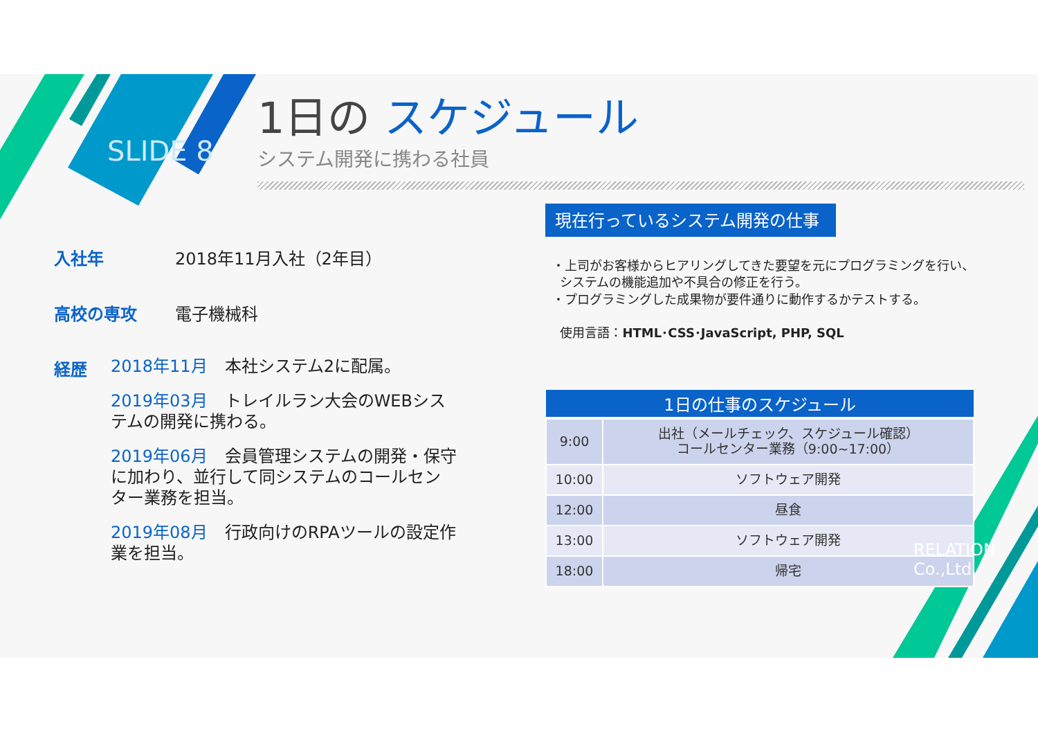SLIDE 8
1日の スケジュール
システム開発に携わる社員
入社年 2018年11月入社（2年目）
高校の専攻 電子機械科
経歴
2018年11月 本社システム2に配属。
2019年03月 トレイルラン大会のWEBシステムの開発に携わる。
2019年06月 会員管理システムの開発・保守に加わり、並行して同システムのコールセンター業務を担当。
2019年08月 行政向けのRPAツールの設定作業を担当。
現在行っているシステム開発の仕事
・上司がお客様からヒアリングしてきた要望を元にプログラミングを行い、
システムの機能追加や不具合の修正を行う。
・プログラミングした成果物が要件通りに動作するかテストする。
使用言語：HTML･CSS･JavaScript, PHP, SQL
| 1日の仕事のスケジュール | |
| --- | --- |
| 9:00 | 出社（メールチェック、スケジュール確認） コールセンター業務（9:00~17:00） |
| 10:00 | ソフトウェア開発 |
| 12:00 | 昼食 |
| 13:00 | ソフトウェア開発 |
| 18:00 | 帰宅 |
RELATION Co.,Ltd.